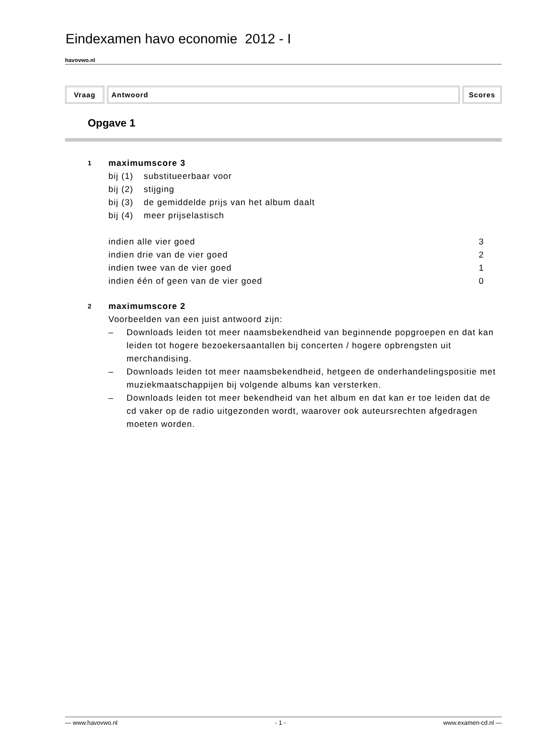Eindexamen havo economie 2012 - I
havovwo.nl
Vraag Antwoord Scores
Opgave 1
1
maximumscore 3
| bij (1) | substitueerbaar voor |
| bij (2) | stijging |
| bij (3) | de gemiddelde prijs van het album daalt |
| bij (4) | meer prijselastisch |
| indien alle vier goed | 3 |
| indien drie van de vier goed | 2 |
| indien twee van de vier goed | 1 |
| indien één of geen van de vier goed | 0 |
2
maximumscore 2
Voorbeelden van een juist antwoord zijn:
– Downloads leiden tot meer naamsbekendheid van beginnende popgroepen en dat kan leiden tot hogere bezoekersaantallen bij concerten / hogere opbrengsten uit merchandising.
– Downloads leiden tot meer naamsbekendheid, hetgeen de onderhandelingspositie met muziekmaatschappijen bij volgende albums kan versterken.
– Downloads leiden tot meer bekendheid van het album en dat kan er toe leiden dat de cd vaker op de radio uitgezonden wordt, waarover ook auteursrechten afgedragen moeten worden.
— www.havovwo.nl - 1 - www.examen-cd.nl —